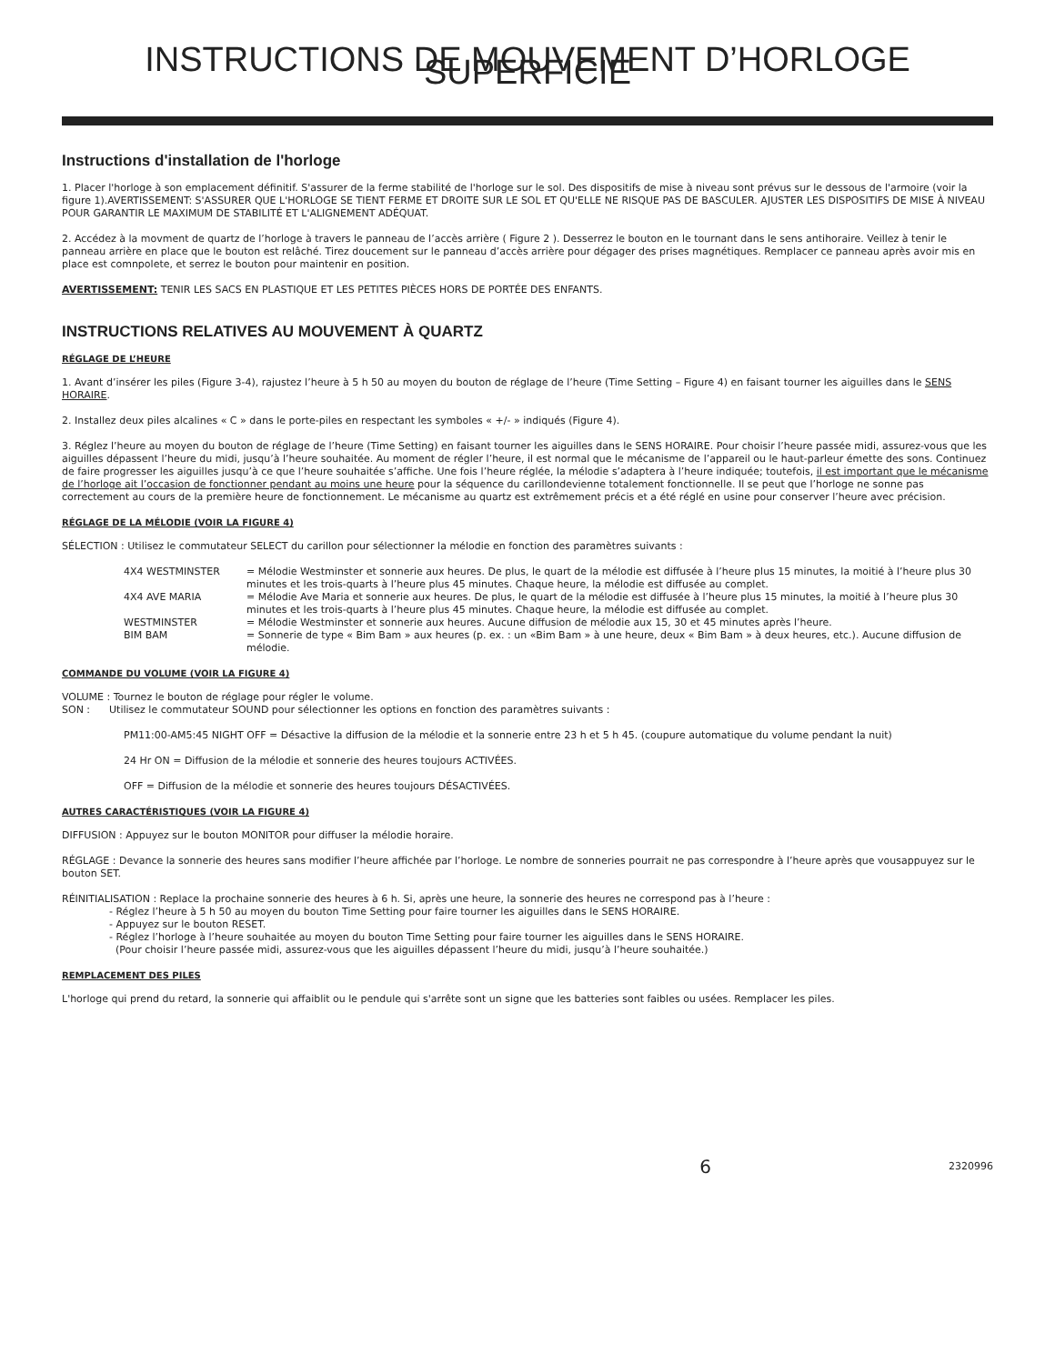INSTRUCTIONS DE MOUVEMENT D’HORLOGE SUPERFICIE
Instructions d'installation de l'horloge
1. Placer l'horloge à son emplacement définitif. S'assurer de la ferme stabilité de l'horloge sur le sol. Des dispositifs de mise à niveau sont prévus sur le dessous de l'armoire (voir la figure 1).AVERTISSEMENT: S'ASSURER QUE L'HORLOGE SE TIENT FERME ET DROITE SUR LE SOL ET QU'ELLE NE RISQUE PAS DE BASCULER. AJUSTER LES DISPOSITIFS DE MISE À NIVEAU POUR GARANTIR LE MAXIMUM DE STABILITÉ ET L'ALIGNEMENT ADÉQUAT.
2. Accédez à la movment de quartz de l’horloge à travers le panneau de l’accès arrière ( Figure 2 ). Desserrez le bouton en le tournant dans le sens antihoraire. Veillez à tenir le panneau arrière en place que le bouton est relâché. Tirez doucement sur le panneau d’accès arrière pour dégager des prises magnétiques. Remplacer ce panneau après avoir mis en place est comnpolete, et serrez le bouton pour maintenir en position.
AVERTISSEMENT: TENIR LES SACS EN PLASTIQUE ET LES PETITES PIÈCES HORS DE PORTÉE DES ENFANTS.
INSTRUCTIONS RELATIVES AU MOUVEMENT À QUARTZ
RÉGLAGE DE L’HEURE
1. Avant d’insérer les piles (Figure 3-4), rajustez l’heure à 5 h 50 au moyen du bouton de réglage de l’heure (Time Setting – Figure 4) en faisant tourner les aiguilles dans le SENS HORAIRE.
2. Installez deux piles alcalines « C » dans le porte-piles en respectant les symboles « +/- » indiqués (Figure 4).
3. Réglez l’heure au moyen du bouton de réglage de l’heure (Time Setting) en faisant tourner les aiguilles dans le SENS HORAIRE. Pour choisir l’heure passée midi, assurez-vous que les aiguilles dépassent l’heure du midi, jusqu’à l’heure souhaitée. Au moment de régler l’heure, il est normal que le mécanisme de l’appareil ou le haut-parleur émette des sons. Continuez de faire progresser les aiguilles jusqu’à ce que l’heure souhaitée s’affiche. Une fois l’heure réglée, la mélodie s’adaptera à l’heure indiquée; toutefois, il est important que le mécanisme de l’horloge ait l’occasion de fonctionner pendant au moins une heure pour la séquence du carillondevienne totalement fonctionnelle. Il se peut que l’horloge ne sonne pas correctement au cours de la première heure de fonctionnement. Le mécanisme au quartz est extrêmement précis et a été réglé en usine pour conserver l’heure avec précision.
RÉGLAGE DE LA MÉLODIE (VOIR LA FIGURE 4)
SÉLECTION : Utilisez le commutateur SELECT du carillon pour sélectionner la mélodie en fonction des paramètres suivants :
| 4X4 WESTMINSTER | = Mélodie Westminster et sonnerie aux heures. De plus, le quart de la mélodie est diffusée à l’heure plus 15 minutes, la moitié à l’heure plus 30 minutes et les trois-quarts à l’heure plus 45 minutes. Chaque heure, la mélodie est diffusée au complet. |
| 4X4 AVE MARIA | = Mélodie Ave Maria et sonnerie aux heures. De plus, le quart de la mélodie est diffusée à l’heure plus 15 minutes, la moitié à l’heure plus 30 minutes et les trois-quarts à l’heure plus 45 minutes. Chaque heure, la mélodie est diffusée au complet. |
| WESTMINSTER | = Mélodie Westminster et sonnerie aux heures. Aucune diffusion de mélodie aux 15, 30 et 45 minutes après l’heure. |
| BIM BAM | = Sonnerie de type « Bim Bam » aux heures (p. ex. : un «Bim Bam » à une heure, deux « Bim Bam » à deux heures, etc.). Aucune diffusion de mélodie. |
COMMANDE DU VOLUME (VOIR LA FIGURE 4)
VOLUME : Tournez le bouton de réglage pour régler le volume.
SON : Utilisez le commutateur SOUND pour sélectionner les options en fonction des paramètres suivants :
PM11:00-AM5:45 NIGHT OFF = Désactive la diffusion de la mélodie et la sonnerie entre 23 h et 5 h 45. (coupure automatique du volume pendant la nuit)
24 Hr ON = Diffusion de la mélodie et sonnerie des heures toujours ACTIVÉES.
OFF = Diffusion de la mélodie et sonnerie des heures toujours DÉSACTIVÉES.
AUTRES CARACTÉRISTIQUES (VOIR LA FIGURE 4)
DIFFUSION : Appuyez sur le bouton MONITOR pour diffuser la mélodie horaire.
RÉGLAGE : Devance la sonnerie des heures sans modifier l’heure affichée par l’horloge. Le nombre de sonneries pourrait ne pas correspondre à l’heure après que vousappuyez sur le bouton SET.
RÉINITIALISATION : Replace la prochaine sonnerie des heures à 6 h. Si, après une heure, la sonnerie des heures ne correspond pas à l’heure :
- Réglez l’heure à 5 h 50 au moyen du bouton Time Setting pour faire tourner les aiguilles dans le SENS HORAIRE.
- Appuyez sur le bouton RESET.
- Réglez l’horloge à l’heure souhaitée au moyen du bouton Time Setting pour faire tourner les aiguilles dans le SENS HORAIRE.
(Pour choisir l’heure passée midi, assurez-vous que les aiguilles dépassent l’heure du midi, jusqu’à l’heure souhaitée.)
REMPLACEMENT DES PILES
L'horloge qui prend du retard, la sonnerie qui affaiblit ou le pendule qui s'arrête sont un signe que les batteries sont faibles ou usées. Remplacer les piles.
6 2320996